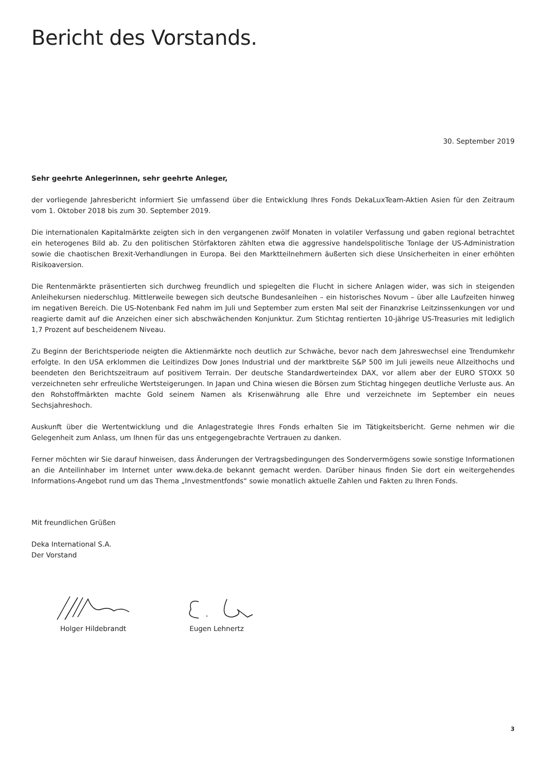Bericht des Vorstands.
30. September 2019
Sehr geehrte Anlegerinnen, sehr geehrte Anleger,
der vorliegende Jahresbericht informiert Sie umfassend über die Entwicklung Ihres Fonds DekaLuxTeam-Aktien Asien für den Zeitraum vom 1. Oktober 2018 bis zum 30. September 2019.
Die internationalen Kapitalmärkte zeigten sich in den vergangenen zwölf Monaten in volatiler Verfassung und gaben regional betrachtet ein heterogenes Bild ab. Zu den politischen Störfaktoren zählten etwa die aggressive handelspolitische Tonlage der US-Administration sowie die chaotischen Brexit-Verhandlungen in Europa. Bei den Marktteilnehmern äußerten sich diese Unsicherheiten in einer erhöhten Risikoaversion.
Die Rentenmärkte präsentierten sich durchweg freundlich und spiegelten die Flucht in sichere Anlagen wider, was sich in steigenden Anleihekursen niederschlug. Mittlerweile bewegen sich deutsche Bundesanleihen – ein historisches Novum – über alle Laufzeiten hinweg im negativen Bereich. Die US-Notenbank Fed nahm im Juli und September zum ersten Mal seit der Finanzkrise Leitzinssenkungen vor und reagierte damit auf die Anzeichen einer sich abschwächenden Konjunktur. Zum Stichtag rentierten 10-jährige US-Treasuries mit lediglich 1,7 Prozent auf bescheidenem Niveau.
Zu Beginn der Berichtsperiode neigten die Aktienmärkte noch deutlich zur Schwäche, bevor nach dem Jahreswechsel eine Trendumkehr erfolgte. In den USA erklommen die Leitindizes Dow Jones Industrial und der marktbreite S&P 500 im Juli jeweils neue Allzeithochs und beendeten den Berichtszeitraum auf positivem Terrain. Der deutsche Standardwerteindex DAX, vor allem aber der EURO STOXX 50 verzeichneten sehr erfreuliche Wertsteigerungen. In Japan und China wiesen die Börsen zum Stichtag hingegen deutliche Verluste aus. An den Rohstoffmärkten machte Gold seinem Namen als Krisenwährung alle Ehre und verzeichnete im September ein neues Sechsjahreshoch.
Auskunft über die Wertentwicklung und die Anlagestrategie Ihres Fonds erhalten Sie im Tätigkeitsbericht. Gerne nehmen wir die Gelegenheit zum Anlass, um Ihnen für das uns entgegengebrachte Vertrauen zu danken.
Ferner möchten wir Sie darauf hinweisen, dass Änderungen der Vertragsbedingungen des Sondervermögens sowie sonstige Informationen an die Anteilinhaber im Internet unter www.deka.de bekannt gemacht werden. Darüber hinaus finden Sie dort ein weitergehendes Informations-Angebot rund um das Thema „Investmentfonds“ sowie monatlich aktuelle Zahlen und Fakten zu Ihren Fonds.
Mit freundlichen Grüßen
Deka International S.A.
Der Vorstand
Holger Hildebrandt Eugen Lehnertz
3